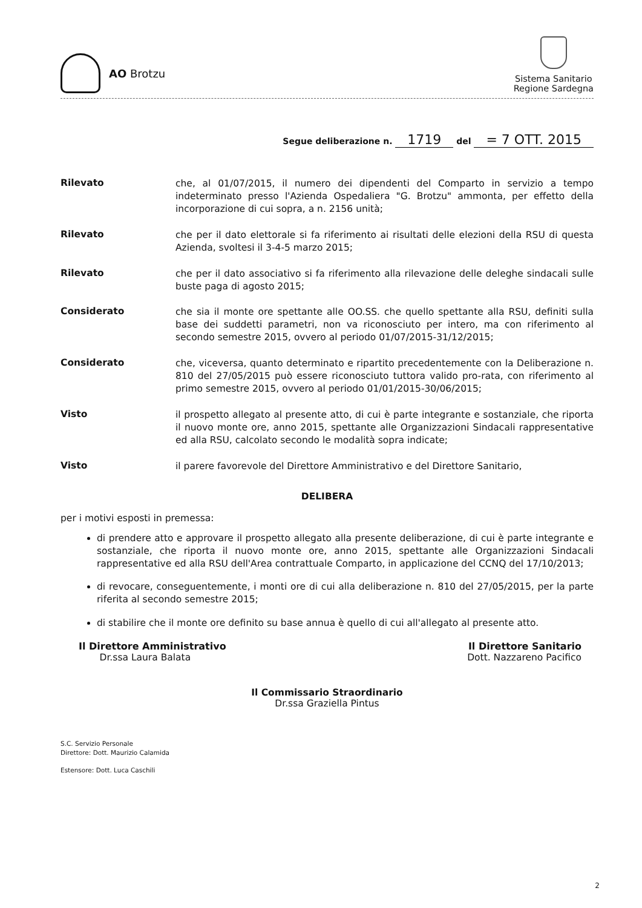AO Brotzu
Sistema Sanitario
Regione Sardegna
Segue deliberazione n. 1719 del = 7 OTT. 2015
Rilevato
che, al 01/07/2015, il numero dei dipendenti del Comparto in servizio a tempo indeterminato presso l'Azienda Ospedaliera "G. Brotzu" ammonta, per effetto della incorporazione di cui sopra, a n. 2156 unità;
Rilevato
che per il dato elettorale si fa riferimento ai risultati delle elezioni della RSU di questa Azienda, svoltesi il 3-4-5 marzo 2015;
Rilevato
che per il dato associativo si fa riferimento alla rilevazione delle deleghe sindacali sulle buste paga di agosto 2015;
Considerato
che sia il monte ore spettante alle OO.SS. che quello spettante alla RSU, definiti sulla base dei suddetti parametri, non va riconosciuto per intero, ma con riferimento al secondo semestre 2015, ovvero al periodo 01/07/2015-31/12/2015;
Considerato
che, viceversa, quanto determinato e ripartito precedentemente con la Deliberazione n. 810 del 27/05/2015 può essere riconosciuto tuttora valido pro-rata, con riferimento al primo semestre 2015, ovvero al periodo 01/01/2015-30/06/2015;
Visto
il prospetto allegato al presente atto, di cui è parte integrante e sostanziale, che riporta il nuovo monte ore, anno 2015, spettante alle Organizzazioni Sindacali rappresentative ed alla RSU, calcolato secondo le modalità sopra indicate;
Visto
il parere favorevole del Direttore Amministrativo e del Direttore Sanitario,
DELIBERA
per i motivi esposti in premessa:
di prendere atto e approvare il prospetto allegato alla presente deliberazione, di cui è parte integrante e sostanziale, che riporta il nuovo monte ore, anno 2015, spettante alle Organizzazioni Sindacali rappresentative ed alla RSU dell'Area contrattuale Comparto, in applicazione del CCNQ del 17/10/2013;
di revocare, conseguentemente, i monti ore di cui alla deliberazione n. 810 del 27/05/2015, per la parte riferita al secondo semestre 2015;
di stabilire che il monte ore definito su base annua è quello di cui all'allegato al presente atto.
Il Direttore Amministrativo
Dr.ssa Laura Balata
Il Direttore Sanitario
Dott. Nazzareno Pacifico
Il Commissario Straordinario
Dr.ssa Graziella Pintus
S.C. Servizio Personale
Direttore: Dott. Maurizio Calamida
Estensore: Dott. Luca Caschili
2